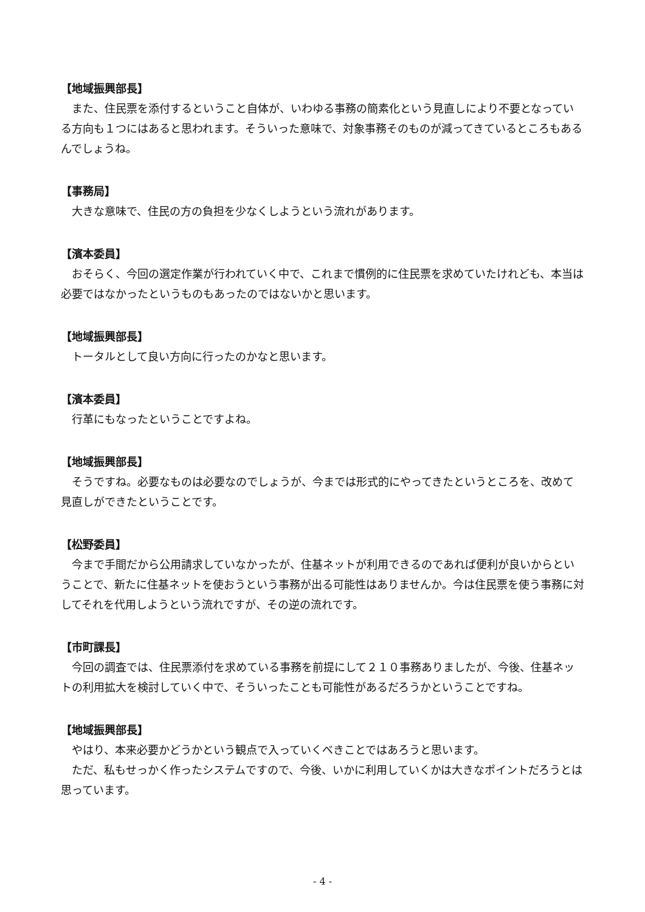【地域振興部長】
また、住民票を添付するということ自体が、いわゆる事務の簡素化という見直しにより不要となっている方向も１つにはあると思われます。そういった意味で、対象事務そのものが減ってきているところもあるんでしょうね。
【事務局】
大きな意味で、住民の方の負担を少なくしようという流れがあります。
【濱本委員】
おそらく、今回の選定作業が行われていく中で、これまで慣例的に住民票を求めていたけれども、本当は必要ではなかったというものもあったのではないかと思います。
【地域振興部長】
トータルとして良い方向に行ったのかなと思います。
【濱本委員】
行革にもなったということですよね。
【地域振興部長】
そうですね。必要なものは必要なのでしょうが、今までは形式的にやってきたというところを、改めて見直しができたということです。
【松野委員】
今まで手間だから公用請求していなかったが、住基ネットが利用できるのであれば便利が良いからということで、新たに住基ネットを使おうという事務が出る可能性はありませんか。今は住民票を使う事務に対してそれを代用しようという流れですが、その逆の流れです。
【市町課長】
今回の調査では、住民票添付を求めている事務を前提にして２１０事務ありましたが、今後、住基ネットの利用拡大を検討していく中で、そういったことも可能性があるだろうかということですね。
【地域振興部長】
やはり、本来必要かどうかという観点で入っていくべきことではあろうと思います。
ただ、私もせっかく作ったシステムですので、今後、いかに利用していくかは大きなポイントだろうとは思っています。
- 4 -